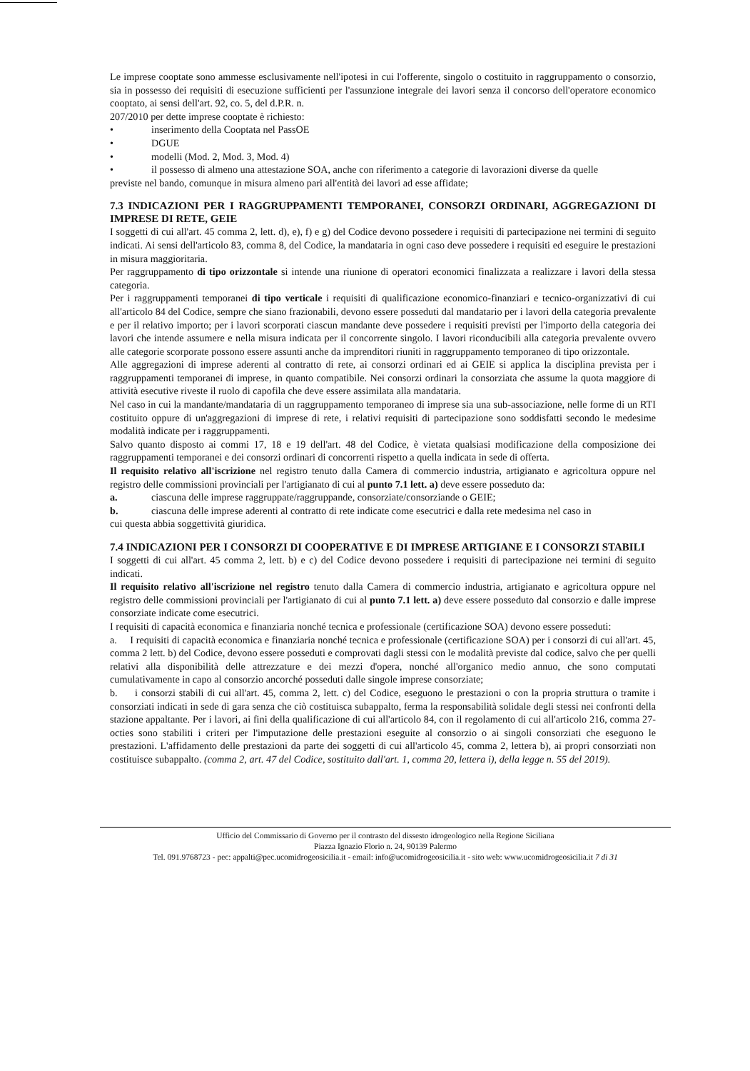Le imprese cooptate sono ammesse esclusivamente nell'ipotesi in cui l'offerente, singolo o costituito in raggruppamento o consorzio, sia in possesso dei requisiti di esecuzione sufficienti per l'assunzione integrale dei lavori senza il concorso dell'operatore economico cooptato, ai sensi dell'art. 92, co. 5, del d.P.R. n.
207/2010 per dette imprese cooptate è richiesto:
• inserimento della Cooptata nel PassOE
• DGUE
• modelli (Mod. 2, Mod. 3, Mod. 4)
• il possesso di almeno una attestazione SOA, anche con riferimento a categorie di lavorazioni diverse da quelle
previste nel bando, comunque in misura almeno pari all'entità dei lavori ad esse affidate;
7.3 INDICAZIONI PER I RAGGRUPPAMENTI TEMPORANEI, CONSORZI ORDINARI, AGGREGAZIONI DI IMPRESE DI RETE, GEIE
I soggetti di cui all'art. 45 comma 2, lett. d), e), f) e g) del Codice devono possedere i requisiti di partecipazione nei termini di seguito indicati. Ai sensi dell'articolo 83, comma 8, del Codice, la mandataria in ogni caso deve possedere i requisiti ed eseguire le prestazioni in misura maggioritaria.
Per raggruppamento di tipo orizzontale si intende una riunione di operatori economici finalizzata a realizzare i lavori della stessa categoria.
Per i raggruppamenti temporanei di tipo verticale i requisiti di qualificazione economico-finanziari e tecnico-organizzativi di cui all'articolo 84 del Codice, sempre che siano frazionabili, devono essere posseduti dal mandatario per i lavori della categoria prevalente e per il relativo importo; per i lavori scorporati ciascun mandante deve possedere i requisiti previsti per l'importo della categoria dei lavori che intende assumere e nella misura indicata per il concorrente singolo. I lavori riconducibili alla categoria prevalente ovvero alle categorie scorporate possono essere assunti anche da imprenditori riuniti in raggruppamento temporaneo di tipo orizzontale.
Alle aggregazioni di imprese aderenti al contratto di rete, ai consorzi ordinari ed ai GEIE si applica la disciplina prevista per i raggruppamenti temporanei di imprese, in quanto compatibile. Nei consorzi ordinari la consorziata che assume la quota maggiore di attività esecutive riveste il ruolo di capofila che deve essere assimilata alla mandataria.
Nel caso in cui la mandante/mandataria di un raggruppamento temporaneo di imprese sia una sub-associazione, nelle forme di un RTI costituito oppure di un'aggregazioni di imprese di rete, i relativi requisiti di partecipazione sono soddisfatti secondo le medesime modalità indicate per i raggruppamenti.
Salvo quanto disposto ai commi 17, 18 e 19 dell'art. 48 del Codice, è vietata qualsiasi modificazione della composizione dei raggruppamenti temporanei e dei consorzi ordinari di concorrenti rispetto a quella indicata in sede di offerta.
Il requisito relativo all'iscrizione nel registro tenuto dalla Camera di commercio industria, artigianato e agricoltura oppure nel registro delle commissioni provinciali per l'artigianato di cui al punto 7.1 lett. a) deve essere posseduto da:
a. ciascuna delle imprese raggruppate/raggruppande, consorziate/consorziande o GEIE;
b. ciascuna delle imprese aderenti al contratto di rete indicate come esecutrici e dalla rete medesima nel caso in
cui questa abbia soggettività giuridica.
7.4 INDICAZIONI PER I CONSORZI DI COOPERATIVE E DI IMPRESE ARTIGIANE E I CONSORZI STABILI
I soggetti di cui all'art. 45 comma 2, lett. b) e c) del Codice devono possedere i requisiti di partecipazione nei termini di seguito indicati.
Il requisito relativo all'iscrizione nel registro tenuto dalla Camera di commercio industria, artigianato e agricoltura oppure nel registro delle commissioni provinciali per l'artigianato di cui al punto 7.1 lett. a) deve essere posseduto dal consorzio e dalle imprese consorziate indicate come esecutrici.
I requisiti di capacità economica e finanziaria nonché tecnica e professionale (certificazione SOA) devono essere posseduti:
a. I requisiti di capacità economica e finanziaria nonché tecnica e professionale (certificazione SOA) per i consorzi di cui all'art. 45, comma 2 lett. b) del Codice, devono essere posseduti e comprovati dagli stessi con le modalità previste dal codice, salvo che per quelli relativi alla disponibilità delle attrezzature e dei mezzi d'opera, nonché all'organico medio annuo, che sono computati cumulativamente in capo al consorzio ancorché posseduti dalle singole imprese consorziate;
b. i consorzi stabili di cui all'art. 45, comma 2, lett. c) del Codice, eseguono le prestazioni o con la propria struttura o tramite i consorziati indicati in sede di gara senza che ciò costituisca subappalto, ferma la responsabilità solidale degli stessi nei confronti della stazione appaltante. Per i lavori, ai fini della qualificazione di cui all'articolo 84, con il regolamento di cui all'articolo 216, comma 27-octies sono stabiliti i criteri per l'imputazione delle prestazioni eseguite al consorzio o ai singoli consorziati che eseguono le prestazioni. L'affidamento delle prestazioni da parte dei soggetti di cui all'articolo 45, comma 2, lettera b), ai propri consorziati non costituisce subappalto. (comma 2, art. 47 del Codice, sostituito dall'art. 1, comma 20, lettera i), della legge n. 55 del 2019).
Ufficio del Commissario di Governo per il contrasto del dissesto idrogeologico nella Regione Siciliana
Piazza Ignazio Florio n. 24, 90139 Palermo
Tel. 091.9768723 - pec: appalti@pec.ucomidrogeosicilia.it - email: info@ucomidrogeosicilia.it - sito web: www.ucomidrogeosicilia.it 7 di 31